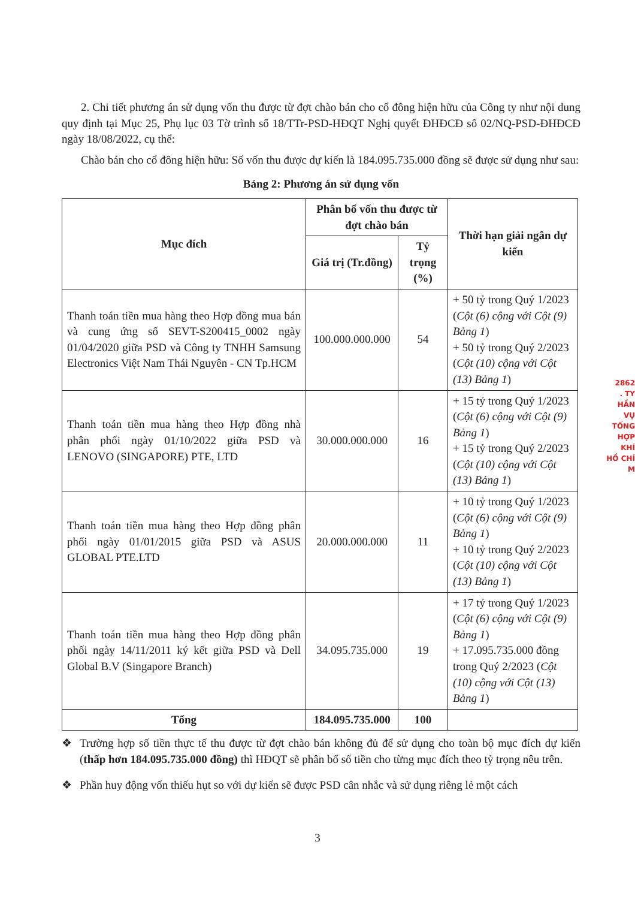2. Chi tiết phương án sử dụng vốn thu được từ đợt chào bán cho cổ đông hiện hữu của Công ty như nội dung quy định tại Mục 25, Phụ lục 03 Tờ trình số 18/TTr-PSD-HĐQT Nghị quyết ĐHĐCĐ số 02/NQ-PSD-ĐHĐCĐ ngày 18/08/2022, cụ thể:
Chào bán cho cổ đông hiện hữu: Số vốn thu được dự kiến là 184.095.735.000 đồng sẽ được sử dụng như sau:
Bảng 2: Phương án sử dụng vốn
| Mục đích | Phân bổ vốn thu được từ đợt chào bán | | Thời hạn giải ngân dự kiến |
| --- | --- | --- | --- |
| | Giá trị (Tr.đồng) | Tỷ trọng (%) | |
| Thanh toán tiền mua hàng theo Hợp đồng mua bán và cung ứng số SEVT-S200415_0002 ngày 01/04/2020 giữa PSD và Công ty TNHH Samsung Electronics Việt Nam Thái Nguyên - CN Tp.HCM | 100.000.000.000 | 54 | + 50 tỷ trong Quý 1/2023 ( Cột (6) cộng với Cột (9) Bảng 1 ) + 50 tỷ trong Quý 2/2023 ( Cột (10) cộng với Cột (13) Bảng 1 ) |
| Thanh toán tiền mua hàng theo Hợp đồng nhà phân phối ngày 01/10/2022 giữa PSD và LENOVO (SINGAPORE) PTE, LTD | 30.000.000.000 | 16 | + 15 tỷ trong Quý 1/2023 ( Cột (6) cộng với Cột (9) Bảng 1 ) + 15 tỷ trong Quý 2/2023 ( Cột (10) cộng với Cột (13) Bảng 1 ) |
| Thanh toán tiền mua hàng theo Hợp đồng phân phối ngày 01/01/2015 giữa PSD và ASUS GLOBAL PTE.LTD | 20.000.000.000 | 11 | + 10 tỷ trong Quý 1/2023 ( Cột (6) cộng với Cột (9) Bảng 1 ) + 10 tỷ trong Quý 2/2023 ( Cột (10) cộng với Cột (13) Bảng 1 ) |
| Thanh toán tiền mua hàng theo Hợp đồng phân phối ngày 14/11/2011 ký kết giữa PSD và Dell Global B.V (Singapore Branch) | 34.095.735.000 | 19 | + 17 tỷ trong Quý 1/2023 ( Cột (6) cộng với Cột (9) Bảng 1 ) + 17.095.735.000 đồng trong Quý 2/2023 ( Cột (10) cộng với Cột (13) Bảng 1 ) |
| Tổng | 184.095.735.000 | 100 | |
❖ Trường hợp số tiền thực tế thu được từ đợt chào bán không đủ để sử dụng cho toàn bộ mục đích dự kiến (thấp hơn 184.095.735.000 đồng) thì HĐQT sẽ phân bổ số tiền cho từng mục đích theo tỷ trọng nêu trên.
❖ Phần huy động vốn thiếu hụt so với dự kiến sẽ được PSD cân nhắc và sử dụng riêng lẻ một cách
2862
. TY
HẦN
VỤ
TỔNG HỢP
KHÍ
HỒ CHÍ M
3